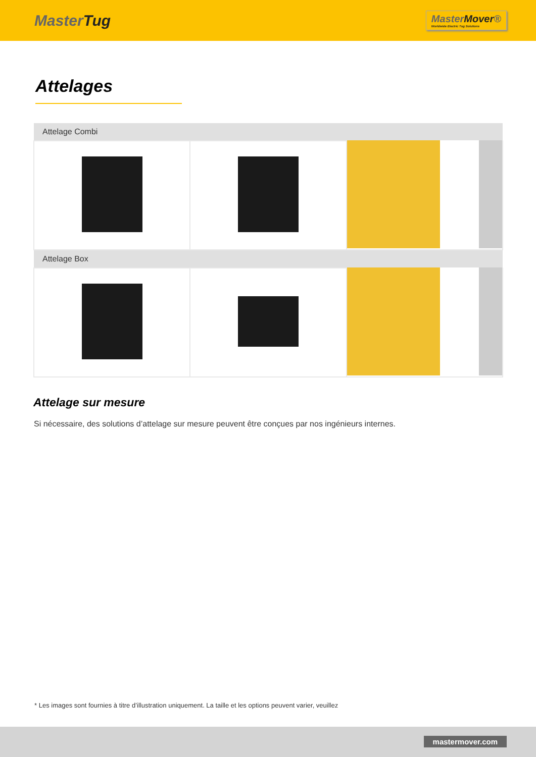MasterTug
MasterMover®
Worldwide Electric Tug Solutions
Attelages
| Attelage Combi | | |
| --- | --- | --- |
| Attelage Box | | |
Attelage sur mesure
Si nécessaire, des solutions d’attelage sur mesure peuvent être conçues par nos ingénieurs internes.
* Les images sont fournies à titre d’illustration uniquement. La taille et les options peuvent varier, veuillez
mastermover.com